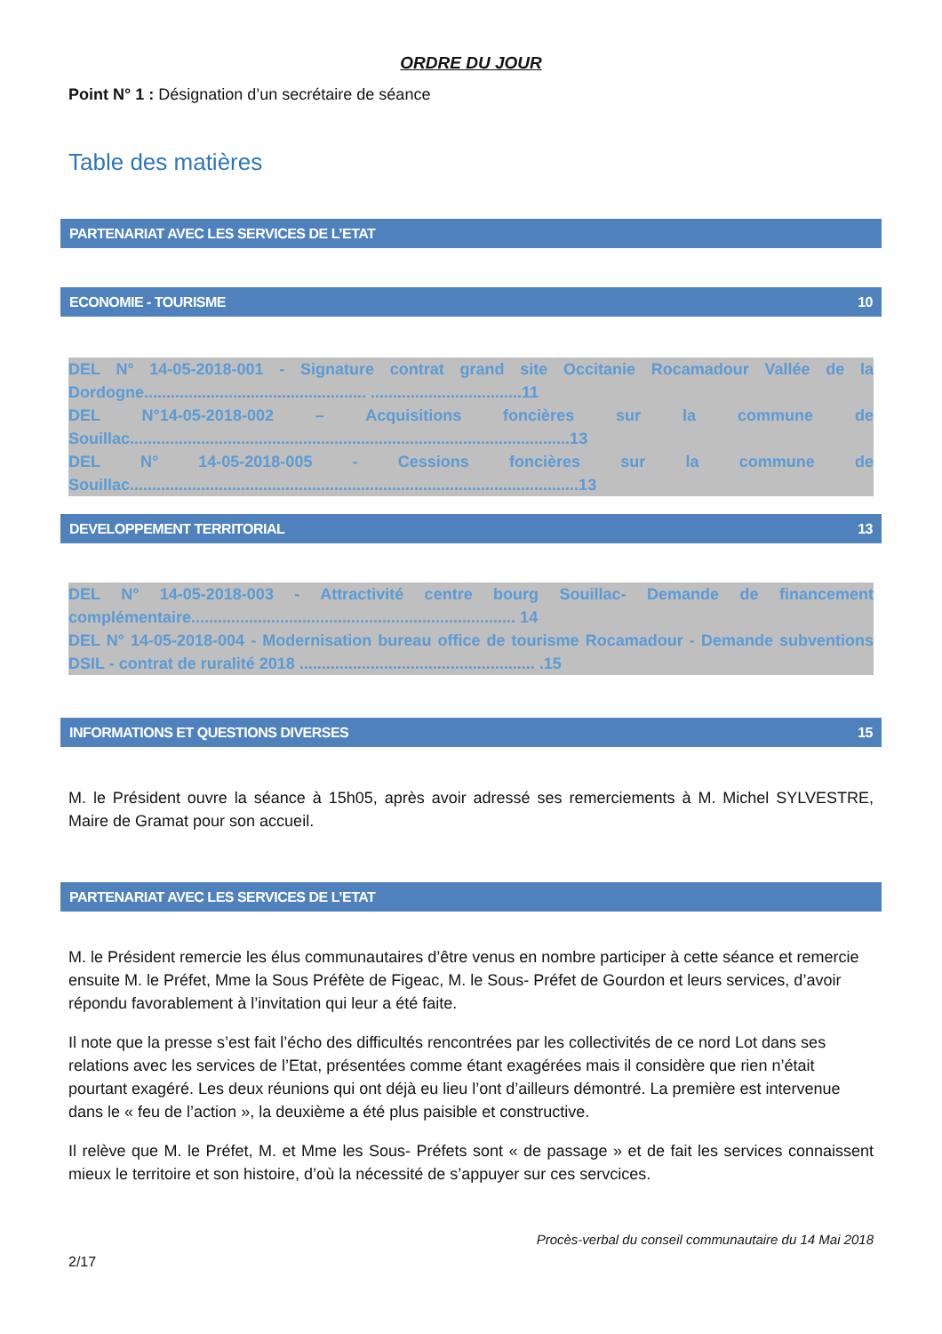ORDRE DU JOUR
Point N° 1 : Désignation d’un secrétaire de séance
Table des matières
PARTENARIAT AVEC LES SERVICES DE L’ETAT
ECONOMIE - TOURISME 10
DEL N° 14-05-2018-001 - Signature contrat grand site Occitanie Rocamadour Vallée de la Dordogne.................................................. ..................................11
DEL N°14-05-2018-002 – Acquisitions foncières sur la commune de Souillac...................................................................................................13
DEL N° 14-05-2018-005 - Cessions foncières sur la commune de Souillac.....................................................................................................13
DEVELOPPEMENT TERRITORIAL 13
DEL N° 14-05-2018-003 - Attractivité centre bourg Souillac- Demande de financement complémentaire......................................................................... 14
DEL N° 14-05-2018-004 - Modernisation bureau office de tourisme Rocamadour - Demande subventions DSIL - contrat de ruralité 2018 ..................................................... .15
INFORMATIONS ET QUESTIONS DIVERSES 15
M. le Président ouvre la séance à 15h05, après avoir adressé ses remerciements à M. Michel SYLVESTRE, Maire de Gramat pour son accueil.
PARTENARIAT AVEC LES SERVICES DE L’ETAT
M. le Président remercie les élus communautaires d’être venus en nombre participer à cette séance et remercie ensuite M. le Préfet, Mme la Sous Préfète de Figeac, M. le Sous- Préfet de Gourdon et leurs services, d’avoir répondu favorablement à l’invitation qui leur a été faite.
Il note que la presse s’est fait l’écho des difficultés rencontrées par les collectivités de ce nord Lot dans ses relations avec les services de l’Etat, présentées comme étant exagérées mais il considère que rien n’était pourtant exagéré. Les deux réunions qui ont déjà eu lieu l’ont d’ailleurs démontré. La première est intervenue dans le « feu de l’action », la deuxième a été plus paisible et constructive.
Il relève que M. le Préfet, M. et Mme les Sous- Préfets sont « de passage » et de fait les services connaissent mieux le territoire et son histoire, d’où la nécessité de s’appuyer sur ces servcices.
Procès-verbal du conseil communautaire du 14 Mai 2018
2/17